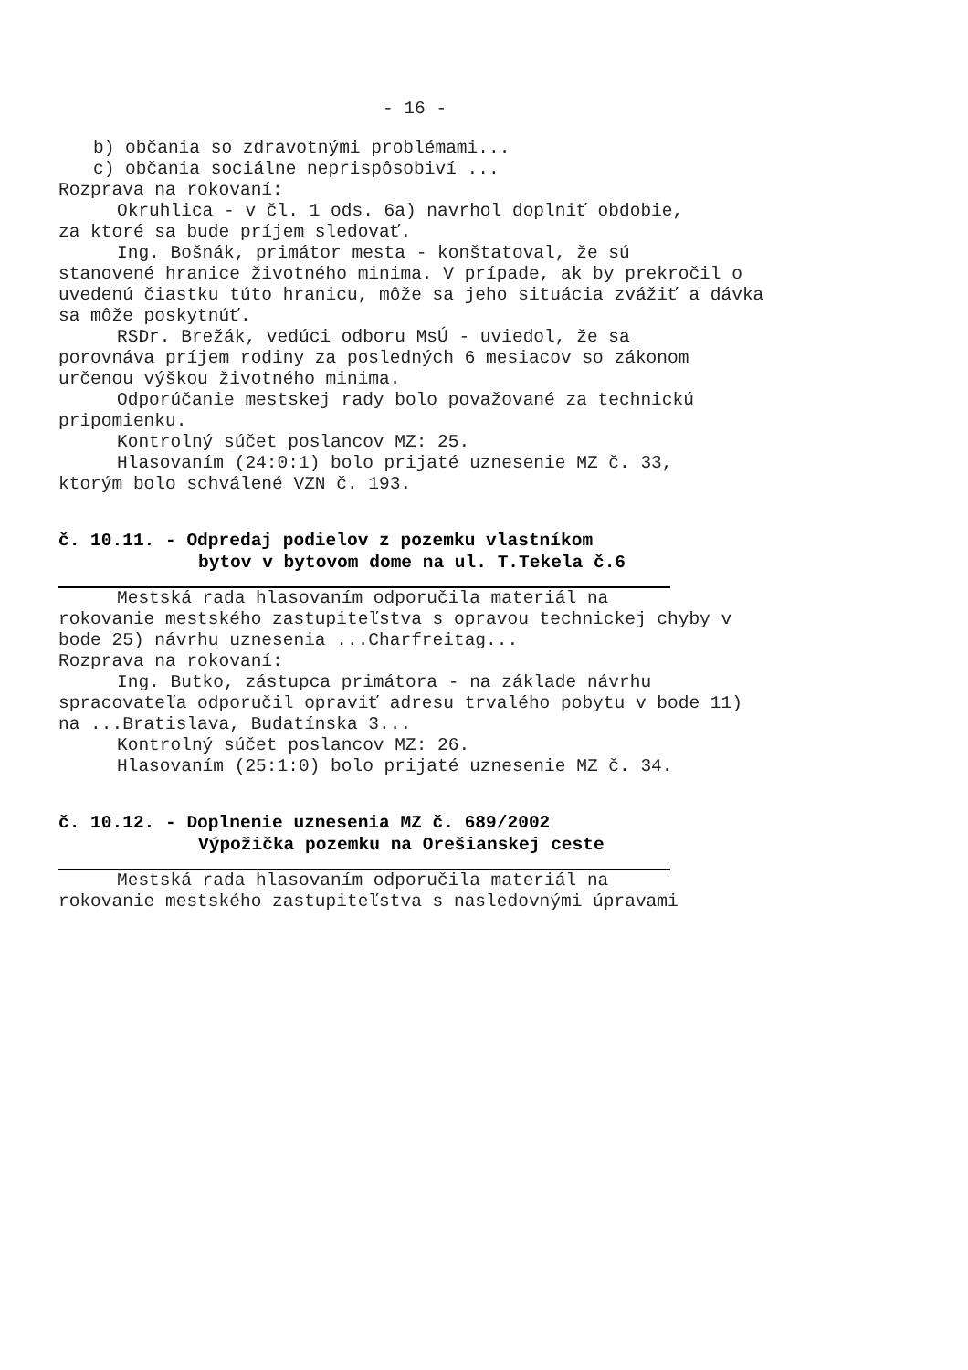- 16 -
b) občania so zdravotnými problémami...
c) občania sociálne neprispôsobiví ...
Rozprava na rokovaní:
Okruhlica - v čl. 1 ods. 6a) navrhol doplniť obdobie,
za ktoré sa bude príjem sledovať.
Ing. Bošnák, primátor mesta - konštatoval, že sú
stanovené hranice životného minima. V prípade, ak by prekročil o uvedenú čiastku túto hranicu, môže sa jeho situácia zvážiť a dávka sa môže poskytnúť.
RSDr. Brežák, vedúci odboru MsÚ - uviedol, že sa
porovnáva príjem rodiny za posledných 6 mesiacov so zákonom určenou výškou životného minima.
Odporúčanie mestskej rady bolo považované za technickú
pripomienku.
Kontrolný súčet poslancov MZ: 25.
Hlasovaním (24:0:1) bolo prijaté uznesenie MZ č. 33,
ktorým bolo schválené VZN č. 193.
č. 10.11. - Odpredaj podielov z pozemku vlastníkom
bytov v bytovom dome na ul. T.Tekela č.6
Mestská rada hlasovaním odporučila materiál na
rokovanie mestského zastupiteľstva s opravou technickej chyby v bode 25) návrhu uznesenia ...Charfreitag...
Rozprava na rokovaní:
Ing. Butko, zástupca primátora - na základe návrhu
spracovateľa odporučil opraviť adresu trvalého pobytu v bode 11) na ...Bratislava, Budatínska 3...
Kontrolný súčet poslancov MZ: 26.
Hlasovaním (25:1:0) bolo prijaté uznesenie MZ č. 34.
č. 10.12. - Doplnenie uznesenia MZ č. 689/2002
Výpožička pozemku na Orešianskej ceste
Mestská rada hlasovaním odporučila materiál na
rokovanie mestského zastupiteľstva s nasledovnými úpravami